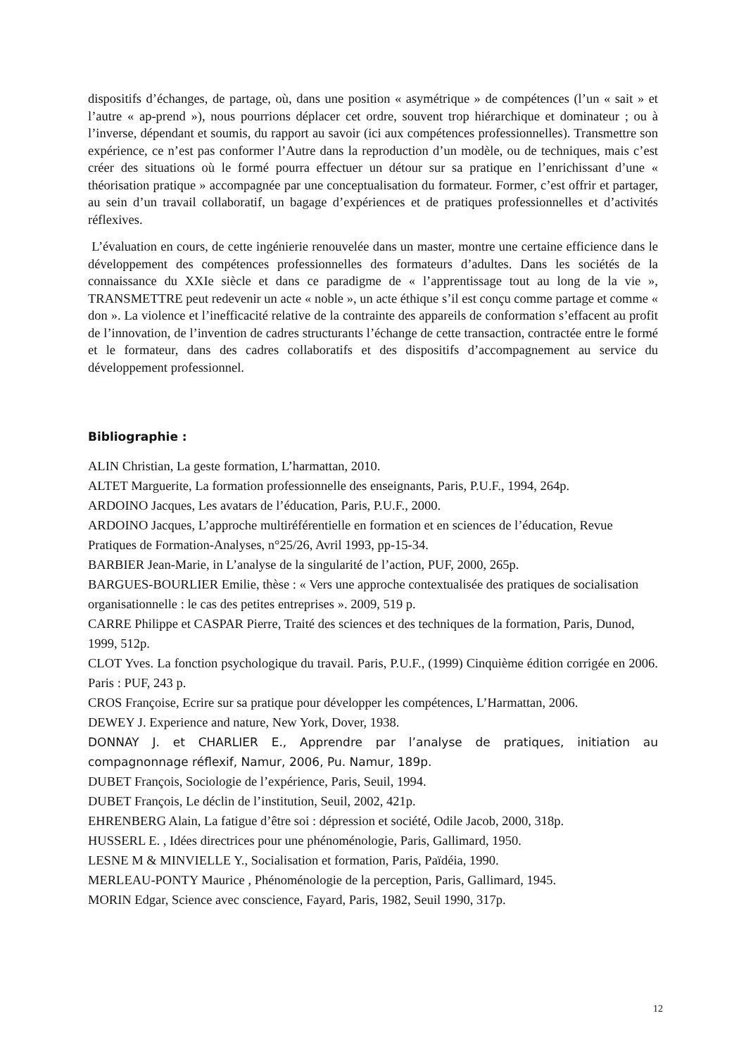dispositifs d’échanges, de partage, où, dans une position « asymétrique » de compétences (l’un « sait » et l’autre « ap-prend »), nous pourrions déplacer cet ordre, souvent trop hiérarchique et dominateur ; ou à l’inverse, dépendant et soumis, du rapport au savoir (ici aux compétences professionnelles). Transmettre son expérience, ce n’est pas conformer l’Autre dans la reproduction d’un modèle, ou de techniques, mais c’est créer des situations où le formé pourra effectuer un détour sur sa pratique en l’enrichissant d’une « théorisation pratique » accompagnée par une conceptualisation du formateur. Former, c’est offrir et partager, au sein d’un travail collaboratif, un bagage d’expériences et de pratiques professionnelles et d’activités réflexives.
L’évaluation en cours, de cette ingénierie renouvelée dans un master, montre une certaine efficience dans le développement des compétences professionnelles des formateurs d’adultes. Dans les sociétés de la connaissance du XXIe siècle et dans ce paradigme de « l’apprentissage tout au long de la vie », TRANSMETTRE peut redevenir un acte « noble », un acte éthique s’il est conçu comme partage et comme « don ». La violence et l’inefficacité relative de la contrainte des appareils de conformation s’effacent au profit de l’innovation, de l’invention de cadres structurants l’échange de cette transaction, contractée entre le formé et le formateur, dans des cadres collaboratifs et des dispositifs d’accompagnement au service du développement professionnel.
Bibliographie :
ALIN Christian, La geste formation, L’harmattan, 2010.
ALTET Marguerite, La formation professionnelle des enseignants, Paris, P.U.F., 1994, 264p.
ARDOINO Jacques, Les avatars de l’éducation, Paris, P.U.F., 2000.
ARDOINO Jacques, L’approche multiréférentielle en formation et en sciences de l’éducation, Revue Pratiques de Formation-Analyses, n°25/26, Avril 1993, pp-15-34.
BARBIER Jean-Marie, in L’analyse de la singularité de l’action, PUF, 2000, 265p.
BARGUES-BOURLIER Emilie, thèse : « Vers une approche contextualisée des pratiques de socialisation organisationnelle : le cas des petites entreprises ». 2009, 519 p.
CARRE Philippe et CASPAR Pierre, Traité des sciences et des techniques de la formation, Paris, Dunod, 1999, 512p.
CLOT Yves. La fonction psychologique du travail. Paris, P.U.F., (1999) Cinquième édition corrigée en 2006. Paris : PUF, 243 p.
CROS Françoise, Ecrire sur sa pratique pour développer les compétences, L’Harmattan, 2006.
DEWEY J. Experience and nature, New York, Dover, 1938.
DONNAY J. et CHARLIER E., Apprendre par l’analyse de pratiques, initiation au compagnonnage réflexif, Namur, 2006, Pu. Namur, 189p.
DUBET François, Sociologie de l’expérience, Paris, Seuil, 1994.
DUBET François, Le déclin de l’institution, Seuil, 2002, 421p.
EHRENBERG Alain, La fatigue d’être soi : dépression et société, Odile Jacob, 2000, 318p.
HUSSERL E. , Idées directrices pour une phénoménologie, Paris, Gallimard, 1950.
LESNE M & MINVIELLE Y., Socialisation et formation, Paris, Païdéia, 1990.
MERLEAU-PONTY Maurice , Phénoménologie de la perception, Paris, Gallimard, 1945.
MORIN Edgar, Science avec conscience, Fayard, Paris, 1982, Seuil 1990, 317p.
12